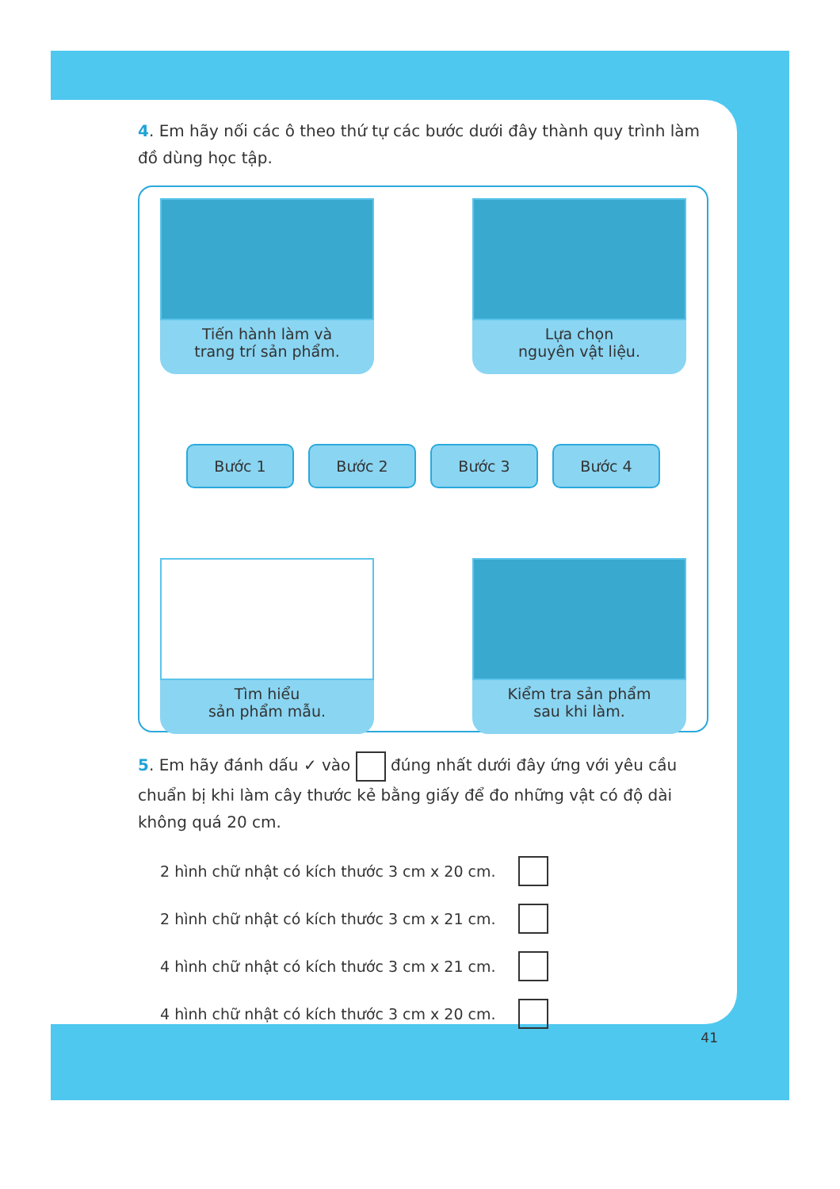4. Em hãy nối các ô theo thứ tự các bước dưới đây thành quy trình làm đồ dùng học tập.
Tiến hành làm và
trang trí sản phẩm.
Lựa chọn
nguyên vật liệu.
Bước 1 Bước 2 Bước 3 Bước 4
Tìm hiểu
sản phẩm mẫu.
Kiểm tra sản phẩm
sau khi làm.
5. Em hãy đánh dấu ✓ vào đúng nhất dưới đây ứng với yêu cầu chuẩn bị khi làm cây thước kẻ bằng giấy để đo những vật có độ dài không quá 20 cm.
2 hình chữ nhật có kích thước 3 cm x 20 cm.
2 hình chữ nhật có kích thước 3 cm x 21 cm.
4 hình chữ nhật có kích thước 3 cm x 21 cm.
4 hình chữ nhật có kích thước 3 cm x 20 cm.
41